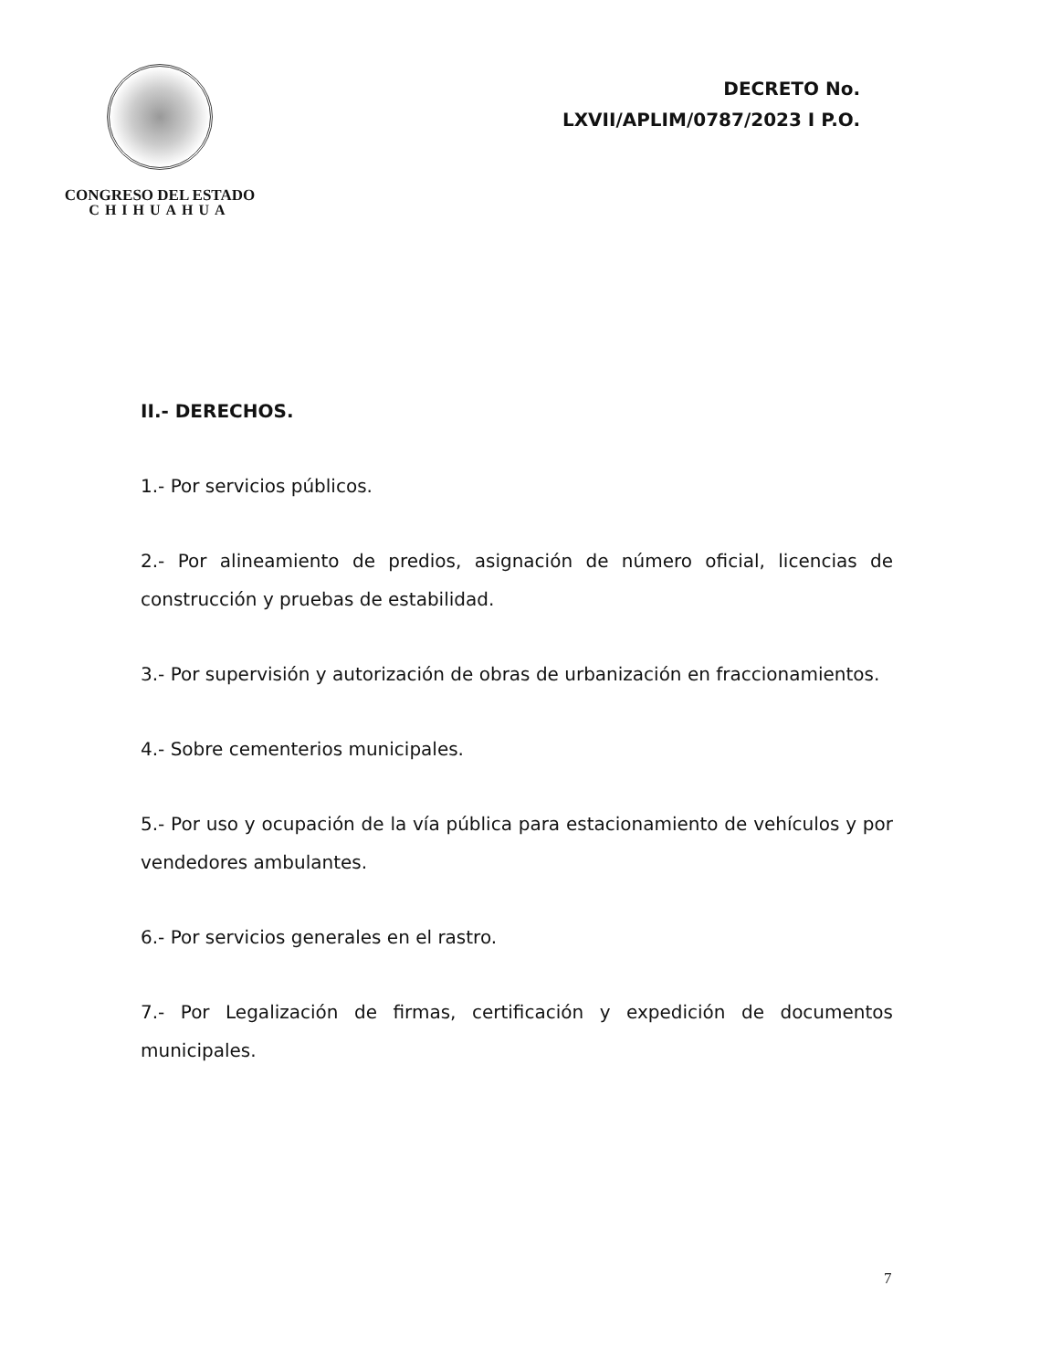CONGRESO DEL ESTADO
CHIHUAHUA
DECRETO No.
LXVII/APLIM/0787/2023 I P.O.
II.- DERECHOS.
1.- Por servicios públicos.
2.- Por alineamiento de predios, asignación de número oficial, licencias de construcción y pruebas de estabilidad.
3.- Por supervisión y autorización de obras de urbanización en fraccionamientos.
4.- Sobre cementerios municipales.
5.- Por uso y ocupación de la vía pública para estacionamiento de vehículos y por vendedores ambulantes.
6.- Por servicios generales en el rastro.
7.- Por Legalización de firmas, certificación y expedición de documentos municipales.
7